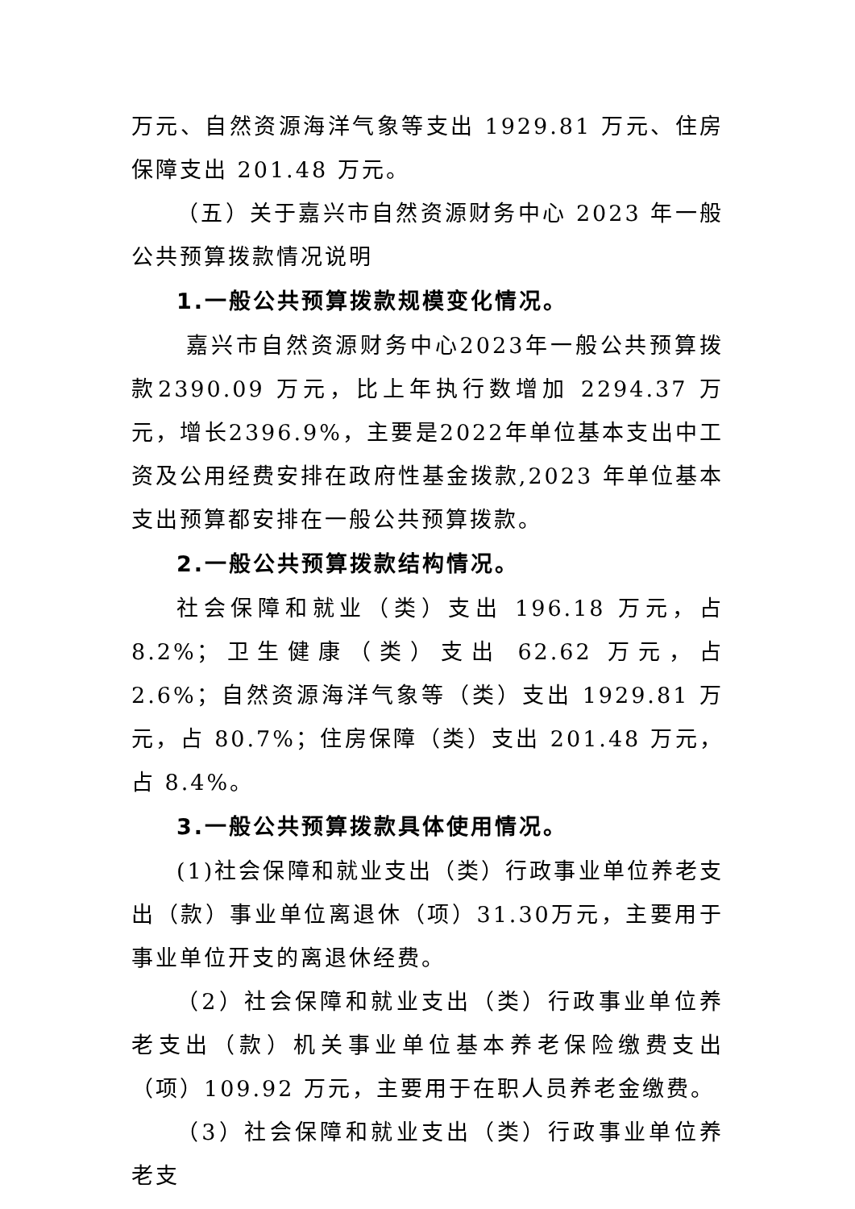万元、自然资源海洋气象等支出 1929.81 万元、住房保障支出 201.48 万元。
（五）关于嘉兴市自然资源财务中心 2023 年一般公共预算拨款情况说明
1.一般公共预算拨款规模变化情况。
嘉兴市自然资源财务中心2023年一般公共预算拨款2390.09 万元，比上年执行数增加 2294.37 万元，增长2396.9%，主要是2022年单位基本支出中工资及公用经费安排在政府性基金拨款,2023 年单位基本支出预算都安排在一般公共预算拨款。
2.一般公共预算拨款结构情况。
社会保障和就业（类）支出 196.18 万元，占 8.2%；卫生健康（类）支出 62.62 万元，占 2.6%；自然资源海洋气象等（类）支出 1929.81 万元，占 80.7%；住房保障（类）支出 201.48 万元，占 8.4%。
3.一般公共预算拨款具体使用情况。
(1)社会保障和就业支出（类）行政事业单位养老支出（款）事业单位离退休（项）31.30万元，主要用于事业单位开支的离退休经费。
（2）社会保障和就业支出（类）行政事业单位养老支出（款）机关事业单位基本养老保险缴费支出（项）109.92 万元，主要用于在职人员养老金缴费。
（3）社会保障和就业支出（类）行政事业单位养老支